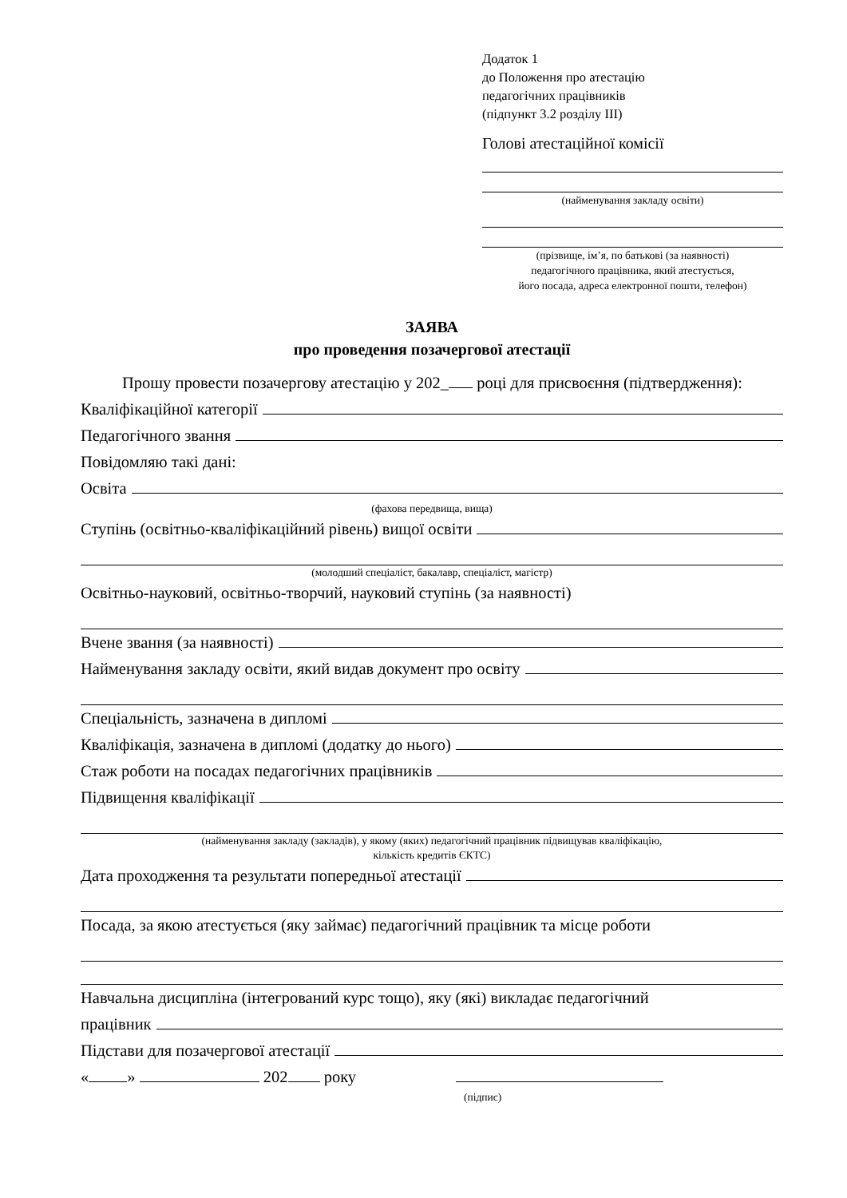Додаток 1
до Положення про атестацію
педагогічних працівників
(підпункт 3.2 розділу ІІІ)
Голові атестаційної комісії
(найменування закладу освіти)
(прізвище, ім’я, по батькові (за наявності)
педагогічного працівника, який атестується,
його посада, адреса електронної пошти, телефон)
ЗАЯВА
про проведення позачергової атестації
Прошу провести позачергову атестацію у 202_ році для присвоєння (підтвердження):
Кваліфікаційної категорії
Педагогічного звання
Повідомляю такі дані:
Освіта
(фахова передвища, вища)
Ступінь (освітньо-кваліфікаційний рівень) вищої освіти
(молодший спеціаліст, бакалавр, спеціаліст, магістр)
Освітньо-науковий, освітньо-творчий, науковий ступінь (за наявності)
Вчене звання (за наявності)
Найменування закладу освіти, який видав документ про освіту
Спеціальність, зазначена в дипломі
Кваліфікація, зазначена в дипломі (додатку до нього)
Стаж роботи на посадах педагогічних працівників
Підвищення кваліфікації
(найменування закладу (закладів), у якому (яких) педагогічний працівник підвищував кваліфікацію,
кількість кредитів ЄКТС)
Дата проходження та результати попередньої атестації
Посада, за якою атестується (яку займає) педагогічний працівник та місце роботи
Навчальна дисципліна (інтегрований курс тощо), яку (які) викладає педагогічний
працівник
Підстави для позачергової атестації
« » 202 року
(підпис)